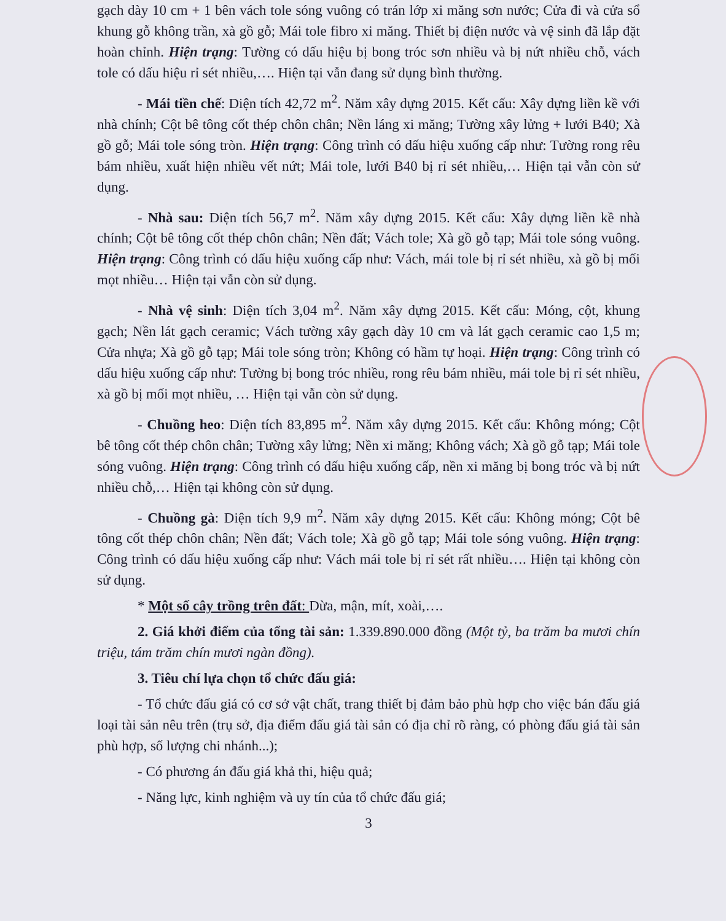gạch dày 10 cm + 1 bên vách tole sóng vuông có trán lớp xi măng sơn nước; Cửa đi và cửa sổ khung gỗ không trần, xà gồ gỗ; Mái tole fibro xi măng. Thiết bị điện nước và vệ sinh đã lắp đặt hoàn chỉnh. Hiện trạng: Tường có dấu hiệu bị bong tróc sơn nhiều và bị nứt nhiều chỗ, vách tole có dấu hiệu rỉ sét nhiều,…. Hiện tại vẫn đang sử dụng bình thường.
- Mái tiền chế: Diện tích 42,72 m<sup>2</sup>. Năm xây dựng 2015. Kết cấu: Xây dựng liền kề với nhà chính; Cột bê tông cốt thép chôn chân; Nền láng xi măng; Tường xây lửng + lưới B40; Xà gồ gỗ; Mái tole sóng tròn. Hiện trạng: Công trình có dấu hiệu xuống cấp như: Tường rong rêu bám nhiều, xuất hiện nhiều vết nứt; Mái tole, lưới B40 bị rỉ sét nhiều,… Hiện tại vẫn còn sử dụng.
- Nhà sau: Diện tích 56,7 m<sup>2</sup>. Năm xây dựng 2015. Kết cấu: Xây dựng liền kề nhà chính; Cột bê tông cốt thép chôn chân; Nền đất; Vách tole; Xà gồ gỗ tạp; Mái tole sóng vuông. Hiện trạng: Công trình có dấu hiệu xuống cấp như: Vách, mái tole bị rỉ sét nhiều, xà gồ bị mối mọt nhiều… Hiện tại vẫn còn sử dụng.
- Nhà vệ sinh: Diện tích 3,04 m<sup>2</sup>. Năm xây dựng 2015. Kết cấu: Móng, cột, khung gạch; Nền lát gạch ceramic; Vách tường xây gạch dày 10 cm và lát gạch ceramic cao 1,5 m; Cửa nhựa; Xà gồ gỗ tạp; Mái tole sóng tròn; Không có hầm tự hoại. Hiện trạng: Công trình có dấu hiệu xuống cấp như: Tường bị bong tróc nhiều, rong rêu bám nhiều, mái tole bị rỉ sét nhiều, xà gồ bị mối mọt nhiều, … Hiện tại vẫn còn sử dụng.
- Chuồng heo: Diện tích 83,895 m<sup>2</sup>. Năm xây dựng 2015. Kết cấu: Không móng; Cột bê tông cốt thép chôn chân; Tường xây lửng; Nền xi măng; Không vách; Xà gồ gỗ tạp; Mái tole sóng vuông. Hiện trạng: Công trình có dấu hiệu xuống cấp, nền xi măng bị bong tróc và bị nứt nhiều chỗ,… Hiện tại không còn sử dụng.
- Chuồng gà: Diện tích 9,9 m<sup>2</sup>. Năm xây dựng 2015. Kết cấu: Không móng; Cột bê tông cốt thép chôn chân; Nền đất; Vách tole; Xà gồ gỗ tạp; Mái tole sóng vuông. Hiện trạng: Công trình có dấu hiệu xuống cấp như: Vách mái tole bị rỉ sét rất nhiều…. Hiện tại không còn sử dụng.
* Một số cây trồng trên đất: Dừa, mận, mít, xoài,….
2. Giá khởi điểm của tổng tài sản: 1.339.890.000 đồng (Một tỷ, ba trăm ba mươi chín triệu, tám trăm chín mươi ngàn đồng).
3. Tiêu chí lựa chọn tổ chức đấu giá:
- Tổ chức đấu giá có cơ sở vật chất, trang thiết bị đảm bảo phù hợp cho việc bán đấu giá loại tài sản nêu trên (trụ sở, địa điểm đấu giá tài sản có địa chỉ rõ ràng, có phòng đấu giá tài sản phù hợp, số lượng chi nhánh...);
- Có phương án đấu giá khả thi, hiệu quả;
- Năng lực, kinh nghiệm và uy tín của tổ chức đấu giá;
3